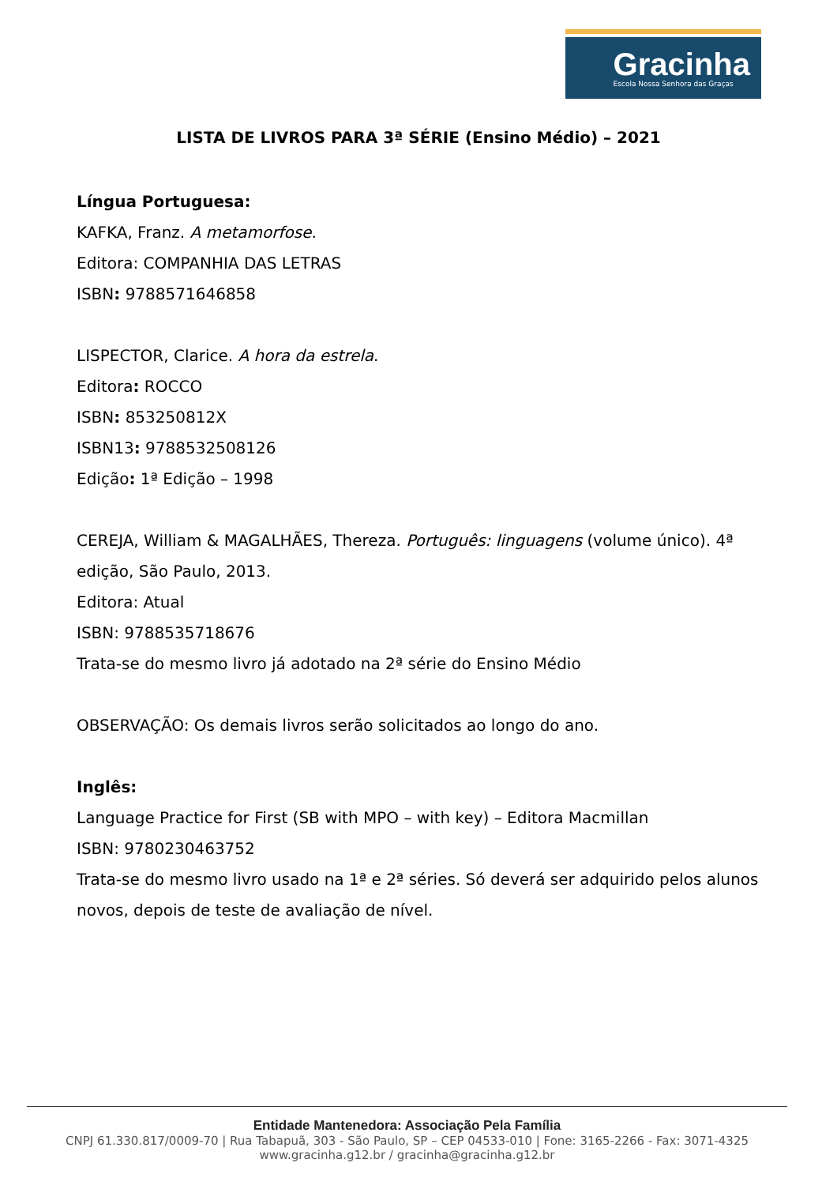Gracinha
Escola Nossa Senhora das Graças
LISTA DE LIVROS PARA 3ª SÉRIE (Ensino Médio) – 2021
Língua Portuguesa:
KAFKA, Franz. A metamorfose.
Editora: COMPANHIA DAS LETRAS
ISBN: 9788571646858
LISPECTOR, Clarice. A hora da estrela.
Editora: ROCCO
ISBN: 853250812X
ISBN13: 9788532508126
Edição: 1ª Edição – 1998
CEREJA, William & MAGALHÃES, Thereza. Português: linguagens (volume único). 4ª edição, São Paulo, 2013.
Editora: Atual
ISBN: 9788535718676
Trata-se do mesmo livro já adotado na 2ª série do Ensino Médio
OBSERVAÇÃO: Os demais livros serão solicitados ao longo do ano.
Inglês:
Language Practice for First (SB with MPO – with key) – Editora Macmillan
ISBN: 9780230463752
Trata-se do mesmo livro usado na 1ª e 2ª séries. Só deverá ser adquirido pelos alunos novos, depois de teste de avaliação de nível.
Entidade Mantenedora: Associação Pela Família
CNPJ 61.330.817/0009-70 | Rua Tabapuã, 303 - São Paulo, SP – CEP 04533-010 | Fone: 3165-2266 - Fax: 3071-4325
www.gracinha.g12.br / gracinha@gracinha.g12.br